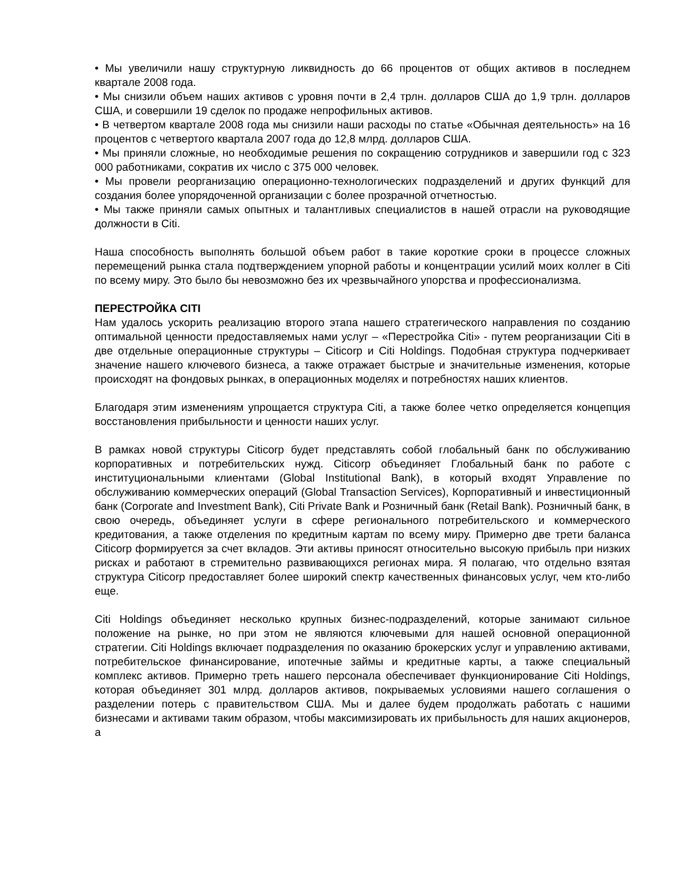• Мы увеличили нашу структурную ликвидность до 66 процентов от общих активов в последнем квартале 2008 года.
• Мы снизили объем наших активов с уровня почти в 2,4 трлн. долларов США до 1,9 трлн. долларов США, и совершили 19 сделок по продаже непрофильных активов.
• В четвертом квартале 2008 года мы снизили наши расходы по статье «Обычная деятельность» на 16 процентов с четвертого квартала 2007 года до 12,8 млрд. долларов США.
• Мы приняли сложные, но необходимые решения по сокращению сотрудников и завершили год с 323 000 работниками, сократив их число с 375 000 человек.
• Мы провели реорганизацию операционно-технологических подразделений и других функций для создания более упорядоченной организации с более прозрачной отчетностью.
• Мы также приняли самых опытных и талантливых специалистов в нашей отрасли на руководящие должности в Citi.
Наша способность выполнять большой объем работ в такие короткие сроки в процессе сложных перемещений рынка стала подтверждением упорной работы и концентрации усилий моих коллег в Citi по всему миру. Это было бы невозможно без их чрезвычайного упорства и профессионализма.
ПЕРЕСТРОЙКА CITI
Нам удалось ускорить реализацию второго этапа нашего стратегического направления по созданию оптимальной ценности предоставляемых нами услуг – «Перестройка Citi» - путем реорганизации Citi в две отдельные операционные структуры – Citicorp и Citi Holdings. Подобная структура подчеркивает значение нашего ключевого бизнеса, а также отражает быстрые и значительные изменения, которые происходят на фондовых рынках, в операционных моделях и потребностях наших клиентов.
Благодаря этим изменениям упрощается структура Citi, а также более четко определяется концепция восстановления прибыльности и ценности наших услуг.
В рамках новой структуры Citicorp будет представлять собой глобальный банк по обслуживанию корпоративных и потребительских нужд. Citicorp объединяет Глобальный банк по работе с институциональными клиентами (Global Institutional Bank), в который входят Управление по обслуживанию коммерческих операций (Global Transaction Services), Корпоративный и инвестиционный банк (Corporate and Investment Bank), Citi Private Bank и Розничный банк (Retail Bank). Розничный банк, в свою очередь, объединяет услуги в сфере регионального потребительского и коммерческого кредитования, а также отделения по кредитным картам по всему миру. Примерно две трети баланса Citicorp формируется за счет вкладов. Эти активы приносят относительно высокую прибыль при низких рисках и работают в стремительно развивающихся регионах мира. Я полагаю, что отдельно взятая структура Citicorp предоставляет более широкий спектр качественных финансовых услуг, чем кто-либо еще.
Citi Holdings объединяет несколько крупных бизнес-подразделений, которые занимают сильное положение на рынке, но при этом не являются ключевыми для нашей основной операционной стратегии. Citi Holdings включает подразделения по оказанию брокерских услуг и управлению активами, потребительское финансирование, ипотечные займы и кредитные карты, а также специальный комплекс активов. Примерно треть нашего персонала обеспечивает функционирование Citi Holdings, которая объединяет 301 млрд. долларов активов, покрываемых условиями нашего соглашения о разделении потерь с правительством США. Мы и далее будем продолжать работать с нашими бизнесами и активами таким образом, чтобы максимизировать их прибыльность для наших акционеров, а